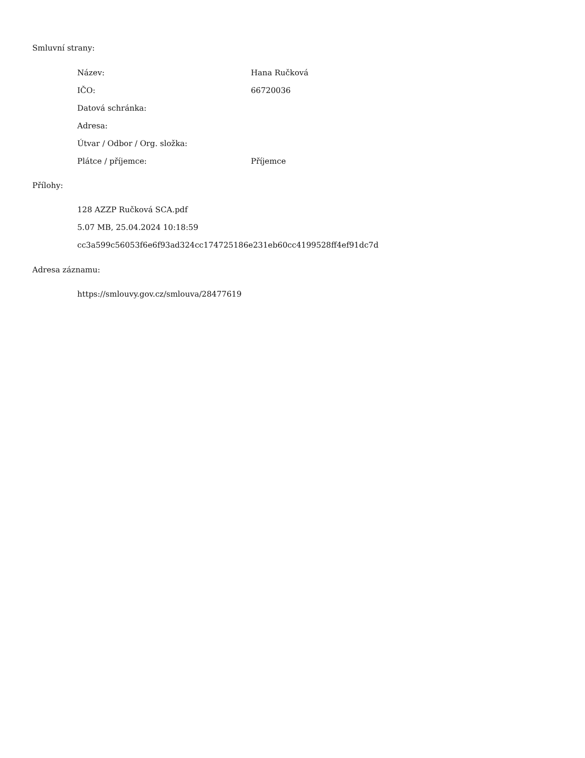Smluvní strany:
| Název: | Hana Ručková |
| IČO: | 66720036 |
| Datová schránka: | |
| Adresa: | |
| Útvar / Odbor / Org. složka: | |
| Plátce / příjemce: | Příjemce |
Přílohy:
128 AZZP Ručková SCA.pdf
5.07 MB, 25.04.2024 10:18:59
cc3a599c56053f6e6f93ad324cc174725186e231eb60cc4199528ff4ef91dc7d
Adresa záznamu:
https://smlouvy.gov.cz/smlouva/28477619